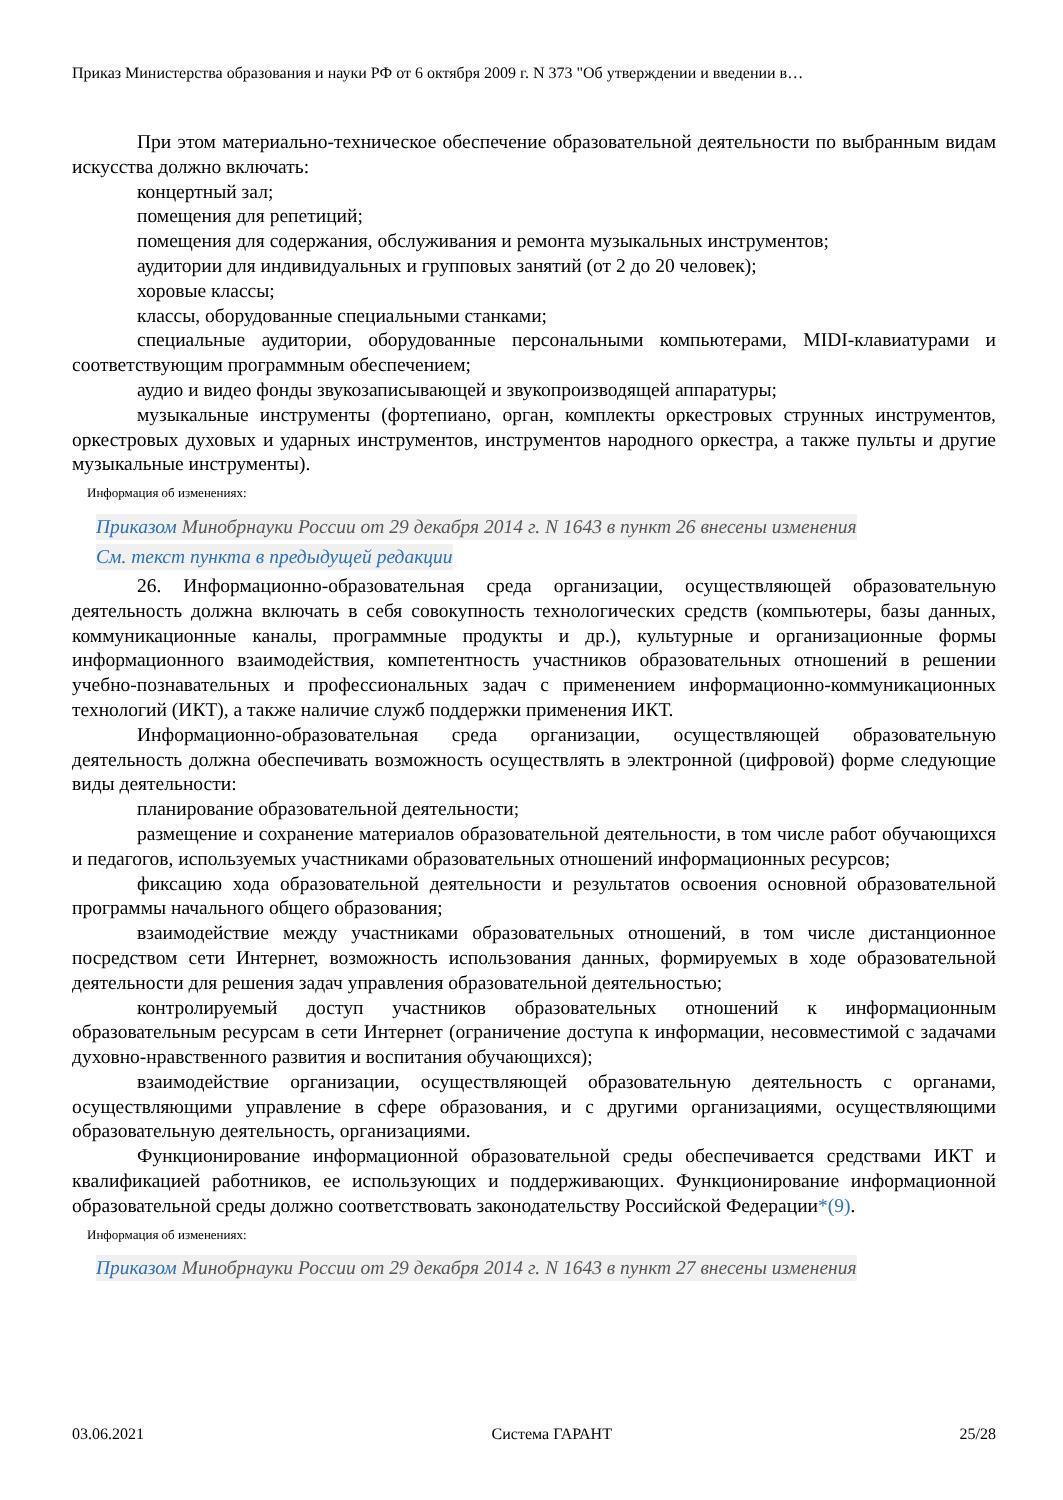Приказ Министерства образования и науки РФ от 6 октября 2009 г. N 373 "Об утверждении и введении в…
При этом материально-техническое обеспечение образовательной деятельности по выбранным видам искусства должно включать:
концертный зал;
помещения для репетиций;
помещения для содержания, обслуживания и ремонта музыкальных инструментов;
аудитории для индивидуальных и групповых занятий (от 2 до 20 человек);
хоровые классы;
классы, оборудованные специальными станками;
специальные аудитории, оборудованные персональными компьютерами, MIDI-клавиатурами и соответствующим программным обеспечением;
аудио и видео фонды звукозаписывающей и звукопроизводящей аппаратуры;
музыкальные инструменты (фортепиано, орган, комплекты оркестровых струнных инструментов, оркестровых духовых и ударных инструментов, инструментов народного оркестра, а также пульты и другие музыкальные инструменты).
Информация об изменениях:
Приказом Минобрнауки России от 29 декабря 2014 г. N 1643 в пункт 26 внесены изменения
См. текст пункта в предыдущей редакции
26. Информационно-образовательная среда организации, осуществляющей образовательную деятельность должна включать в себя совокупность технологических средств (компьютеры, базы данных, коммуникационные каналы, программные продукты и др.), культурные и организационные формы информационного взаимодействия, компетентность участников образовательных отношений в решении учебно-познавательных и профессиональных задач с применением информационно-коммуникационных технологий (ИКТ), а также наличие служб поддержки применения ИКТ.
Информационно-образовательная среда организации, осуществляющей образовательную деятельность должна обеспечивать возможность осуществлять в электронной (цифровой) форме следующие виды деятельности:
планирование образовательной деятельности;
размещение и сохранение материалов образовательной деятельности, в том числе работ обучающихся и педагогов, используемых участниками образовательных отношений информационных ресурсов;
фиксацию хода образовательной деятельности и результатов освоения основной образовательной программы начального общего образования;
взаимодействие между участниками образовательных отношений, в том числе дистанционное посредством сети Интернет, возможность использования данных, формируемых в ходе образовательной деятельности для решения задач управления образовательной деятельностью;
контролируемый доступ участников образовательных отношений к информационным образовательным ресурсам в сети Интернет (ограничение доступа к информации, несовместимой с задачами духовно-нравственного развития и воспитания обучающихся);
взаимодействие организации, осуществляющей образовательную деятельность с органами, осуществляющими управление в сфере образования, и с другими организациями, осуществляющими образовательную деятельность, организациями.
Функционирование информационной образовательной среды обеспечивается средствами ИКТ и квалификацией работников, ее использующих и поддерживающих. Функционирование информационной образовательной среды должно соответствовать законодательству Российской Федерации*(9).
Информация об изменениях:
Приказом Минобрнауки России от 29 декабря 2014 г. N 1643 в пункт 27 внесены изменения
03.06.2021 Система ГАРАНТ 25/28